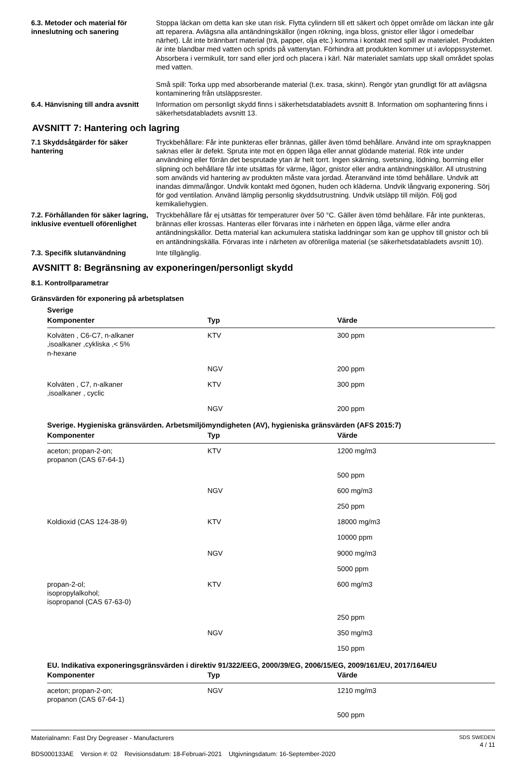6.3. Metoder och material för inneslutning och sanering
Stoppa läckan om detta kan ske utan risk. Flytta cylindern till ett säkert och öppet område om läckan inte går att reparera. Avlägsna alla antändningskällor (ingen rökning, inga bloss, gnistor eller lågor i omedelbar närhet). Låt inte brännbart material (trä, papper, olja etc.) komma i kontakt med spill av materialet. Produkten är inte blandbar med vatten och sprids på vattenytan. Förhindra att produkten kommer ut i avloppssystemet. Absorbera i vermikulit, torr sand eller jord och placera i kärl. När materialet samlats upp skall området spolas med vatten.
Små spill: Torka upp med absorberande material (t.ex. trasa, skinn). Rengör ytan grundligt för att avlägsna kontaminering från utsläppsrester.
6.4. Hänvisning till andra avsnitt
Information om personligt skydd finns i säkerhetsdatabladets avsnitt 8. Information om sophantering finns i säkerhetsdatabladets avsnitt 13.
AVSNITT 7: Hantering och lagring
7.1 Skyddsåtgärder för säker hantering
Tryckbehållare: Får inte punkteras eller brännas, gäller även tömd behållare. Använd inte om sprayknappen saknas eller är defekt. Spruta inte mot en öppen låga eller annat glödande material. Rök inte under användning eller förrän det besprutade ytan är helt torrt. Ingen skärning, svetsning, lödning, borrning eller slipning och behållare får inte utsättas för värme, lågor, gnistor eller andra antändningskällor. All utrustning som används vid hantering av produkten måste vara jordad. Återanvänd inte tömd behållare. Undvik att inandas dimma/ångor. Undvik kontakt med ögonen, huden och kläderna. Undvik långvarig exponering. Sörj för god ventilation. Använd lämplig personlig skyddsutrustning. Undvik utsläpp till miljön. Följ god kemikaliehygien.
7.2. Förhållanden för säker lagring, inklusive eventuell oförenlighet
Tryckbehållare får ej utsättas för temperaturer över 50 °C. Gäller även tömd behållare. Får inte punkteras, brännas eller krossas. Hanteras eller förvaras inte i närheten en öppen låga, värme eller andra antändningskällor. Detta material kan ackumulera statiska laddningar som kan ge upphov till gnistor och bli en antändningskälla. Förvaras inte i närheten av oförenliga material (se säkerhetsdatabladets avsnitt 10).
7.3. Specifik slutanvändning Inte tillgänglig.
AVSNITT 8: Begränsning av exponeringen/personligt skydd
8.1. Kontrollparametrar
Gränsvärden för exponering på arbetsplatsen
| Sverige | | |
| Komponenter | Typ | Värde |
| Kolväten , C6-C7, n-alkaner ,isoalkaner ,cykliska ,< 5% n-hexane | KTV | 300 ppm |
| | NGV | 200 ppm |
| Kolväten , C7, n-alkaner ,isoalkaner , cyclic | KTV | 300 ppm |
| | NGV | 200 ppm |
| Sverige. Hygieniska gränsvärden. Arbetsmiljömyndigheten (AV), hygieniska gränsvärden (AFS 2015:7) | | |
| Komponenter | Typ | Värde |
| aceton; propan-2-on; propanon (CAS 67-64-1) | KTV | 1200 mg/m3 |
| | | 500 ppm |
| | NGV | 600 mg/m3 |
| | | 250 ppm |
| Koldioxid (CAS 124-38-9) | KTV | 18000 mg/m3 |
| | | 10000 ppm |
| | NGV | 9000 mg/m3 |
| | | 5000 ppm |
| propan-2-ol; isopropylalkohol; isopropanol (CAS 67-63-0) | KTV | 600 mg/m3 |
| | | 250 ppm |
| | NGV | 350 mg/m3 |
| | | 150 ppm |
| EU. Indikativa exponeringsgränsvärden i direktiv 91/322/EEG, 2000/39/EG, 2006/15/EG, 2009/161/EU, 2017/164/EU | | |
| Komponenter | Typ | Värde |
| aceton; propan-2-on; propanon (CAS 67-64-1) | NGV | 1210 mg/m3 |
| | | 500 ppm |
Materialnamn: Fast Dry Degreaser - Manufacturers
BDS000133AE Version #: 02 Revisionsdatum: 18-Februari-2021 Utgivningsdatum: 16-September-2020
SDS SWEDEN
4 / 11